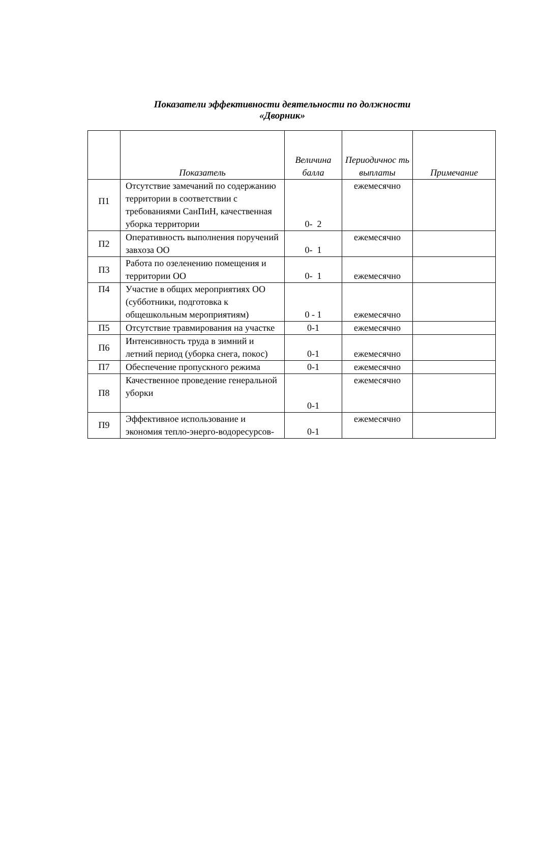Показатели эффективности деятельности по должности
«Дворник»
| | Показатель | Величина балла | Периодичнос ть выплаты | Примечание |
| --- | --- | --- | --- | --- |
| П1 | Отсутствие замечаний по содержанию территории в соответствии с требованиями СанПиН, качественная уборка территории | 0- 2 | ежемесячно | |
| П2 | Оперативность выполнения поручений завхоза ОО | 0- 1 | ежемесячно | |
| П3 | Работа по озеленению помещения и территории ОО | 0- 1 | ежемесячно | |
| П4 | Участие в общих мероприятиях ОО (субботники, подготовка к общешкольным мероприятиям) | 0 - 1 | ежемесячно | |
| П5 | Отсутствие травмирования на участке | 0-1 | ежемесячно | |
| П6 | Интенсивность труда в зимний и летний период (уборка снега, покос) | 0-1 | ежемесячно | |
| П7 | Обеспечение пропускного режима | 0-1 | ежемесячно | |
| П8 | Качественное проведение генеральной уборки | 0-1 | ежемесячно | |
| П9 | Эффективное использование и экономия тепло-энерго-водоресурсов- | 0-1 | ежемесячно | |